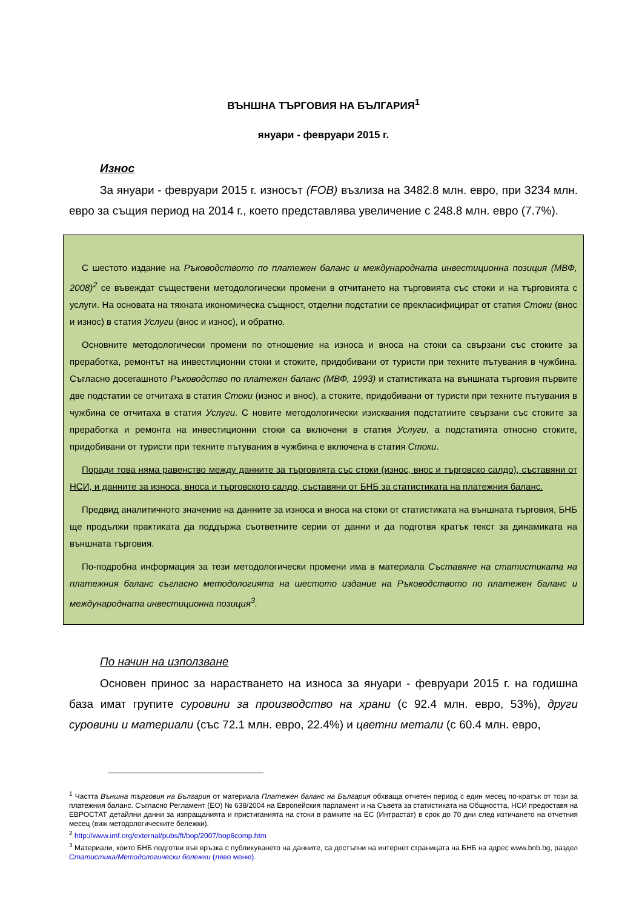ВЪНШНА ТЪРГОВИЯ НА БЪЛГАРИЯ<sup>1</sup>
януари - февруари 2015 г.
Износ
За януари - февруари 2015 г. износът (FOB) възлиза на 3482.8 млн. евро, при 3234 млн. евро за същия период на 2014 г., което представлява увеличение с 248.8 млн. евро (7.7%).
С шестото издание на Ръководството по платежен баланс и международната инвестиционна позиция (МВФ, 2008)<sup>2</sup> се въвеждат съществени методологически промени в отчитането на търговията със стоки и на търговията с услуги. На основата на тяхната икономическа същност, отделни подстатии се прекласифицират от статия Стоки (внос и износ) в статия Услуги (внос и износ), и обратно.
Основните методологически промени по отношение на износа и вноса на стоки са свързани със стоките за преработка, ремонтът на инвестиционни стоки и стоките, придобивани от туристи при техните пътувания в чужбина. Съгласно досегашното Ръководство по платежен баланс (МВФ, 1993) и статистиката на външната търговия първите две подстатии се отчитаха в статия Стоки (износ и внос), а стоките, придобивани от туристи при техните пътувания в чужбина се отчитаха в статия Услуги. С новите методологически изисквания подстатиите свързани със стоките за преработка и ремонта на инвестиционни стоки са включени в статия Услуги, а подстатията относно стоките, придобивани от туристи при техните пътувания в чужбина е включена в статия Стоки.
Поради това няма равенство между данните за търговията със стоки (износ, внос и търговско салдо), съставяни от НСИ, и данните за износа, вноса и търговското салдо, съставяни от БНБ за статистиката на платежния баланс.
Предвид аналитичното значение на данните за износа и вноса на стоки от статистиката на външната търговия, БНБ ще продължи практиката да поддържа съответните серии от данни и да подготвя кратък текст за динамиката на външната търговия.
По-подробна информация за тези методологически промени има в материала Съставяне на статистиката на платежния баланс съгласно методологията на шестото издание на Ръководството по платежен баланс и международната инвестиционна позиция<sup>3</sup>.
По начин на използване
Основен принос за нарастването на износа за януари - февруари 2015 г. на годишна база имат групите суровини за производство на храни (с 92.4 млн. евро, 53%), други суровини и материали (със 72.1 млн. евро, 22.4%) и цветни метали (с 60.4 млн. евро,
<sup>1</sup> Частта Външна търговия на България от материала Платежен баланс на България обхваща отчетен период с един месец по-кратък от този за платежния баланс. Съгласно Регламент (ЕО) № 638/2004 на Европейския парламент и на Съвета за статистиката на Общността, НСИ предоставя на ЕВРОСТАТ детайлни данни за изпращанията и пристиганията на стоки в рамките на ЕС (Интрастат) в срок до 70 дни след изтичането на отчетния месец (виж методологическите бележки).
<sup>2</sup> http://www.imf.org/external/pubs/ft/bop/2007/bop6comp.htm
<sup>3</sup> Материали, които БНБ подготви във връзка с публикуването на данните, са достъпни на интернет страницата на БНБ на адрес www.bnb.bg, раздел Статистика/Методологически бележки (ляво меню).